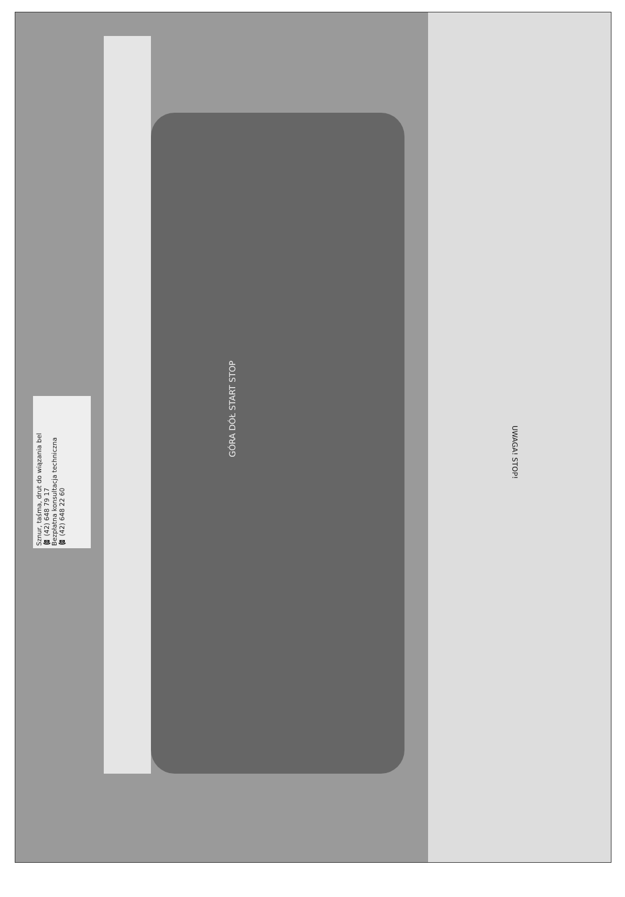Sznur, taśma, drut do wiązania bel
☎ (42) 648 79 17
Bezpłatna konsultacja techniczna
☎ (42) 648 22 60
GÓRA DÓŁ START STOP
UWAGA! STOP!